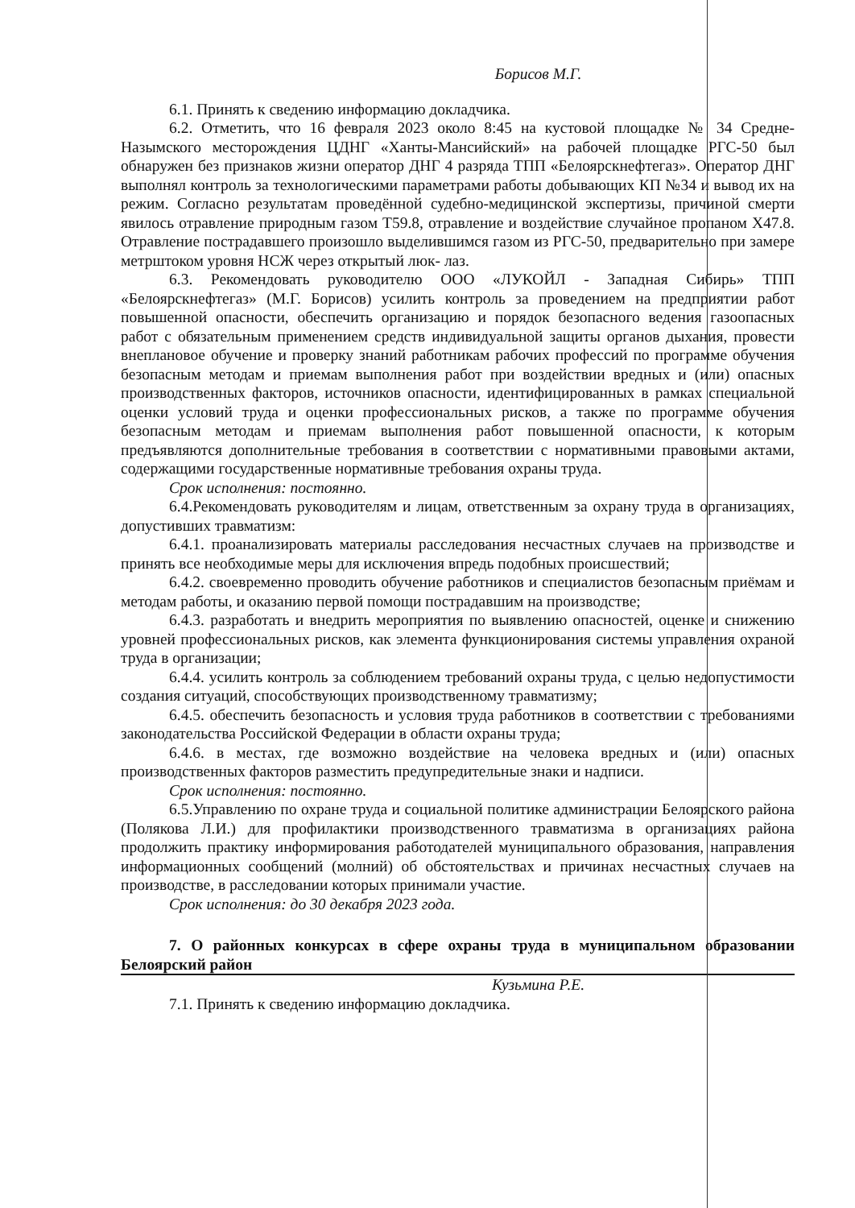Борисов М.Г.
6.1. Принять к сведению информацию докладчика.
6.2. Отметить, что 16 февраля 2023 около 8:45 на кустовой площадке № 34 Средне-Назымского месторождения ЦДНГ «Ханты-Мансийский» на рабочей площадке РГС-50 был обнаружен без признаков жизни оператор ДНГ 4 разряда ТПП «Белоярскнефтегаз». Оператор ДНГ выполнял контроль за технологическими параметрами работы добывающих КП №34 и вывод их на режим. Согласно результатам проведённой судебно-медицинской экспертизы, причиной смерти явилось отравление природным газом Т59.8, отравление и воздействие случайное пропаном Х47.8. Отравление пострадавшего произошло выделившимся газом из РГС-50, предварительно при замере метрштоком уровня НСЖ через открытый люк- лаз.
6.3. Рекомендовать руководителю ООО «ЛУКОЙЛ - Западная Сибирь» ТПП «Белоярскнефтегаз» (М.Г. Борисов) усилить контроль за проведением на предприятии работ повышенной опасности, обеспечить организацию и порядок безопасного ведения газоопасных работ с обязательным применением средств индивидуальной защиты органов дыхания, провести внеплановое обучение и проверку знаний работникам рабочих профессий по программе обучения безопасным методам и приемам выполнения работ при воздействии вредных и (или) опасных производственных факторов, источников опасности, идентифицированных в рамках специальной оценки условий труда и оценки профессиональных рисков, а также по программе обучения безопасным методам и приемам выполнения работ повышенной опасности, к которым предъявляются дополнительные требования в соответствии с нормативными правовыми актами, содержащими государственные нормативные требования охраны труда.
Срок исполнения: постоянно.
6.4.Рекомендовать руководителям и лицам, ответственным за охрану труда в организациях, допустивших травматизм:
6.4.1. проанализировать материалы расследования несчастных случаев на производстве и принять все необходимые меры для исключения впредь подобных происшествий;
6.4.2. своевременно проводить обучение работников и специалистов безопасным приёмам и методам работы, и оказанию первой помощи пострадавшим на производстве;
6.4.3. разработать и внедрить мероприятия по выявлению опасностей, оценке и снижению уровней профессиональных рисков, как элемента функционирования системы управления охраной труда в организации;
6.4.4. усилить контроль за соблюдением требований охраны труда, с целью недопустимости создания ситуаций, способствующих производственному травматизму;
6.4.5. обеспечить безопасность и условия труда работников в соответствии с требованиями законодательства Российской Федерации в области охраны труда;
6.4.6. в местах, где возможно воздействие на человека вредных и (или) опасных производственных факторов разместить предупредительные знаки и надписи.
Срок исполнения: постоянно.
6.5.Управлению по охране труда и социальной политике администрации Белоярского района (Полякова Л.И.) для профилактики производственного травматизма в организациях района продолжить практику информирования работодателей муниципального образования, направления информационных сообщений (молний) об обстоятельствах и причинах несчастных случаев на производстве, в расследовании которых принимали участие.
Срок исполнения: до 30 декабря 2023 года.
7. О районных конкурсах в сфере охраны труда в муниципальном образовании Белоярский район
Кузьмина Р.Е.
7.1. Принять к сведению информацию докладчика.